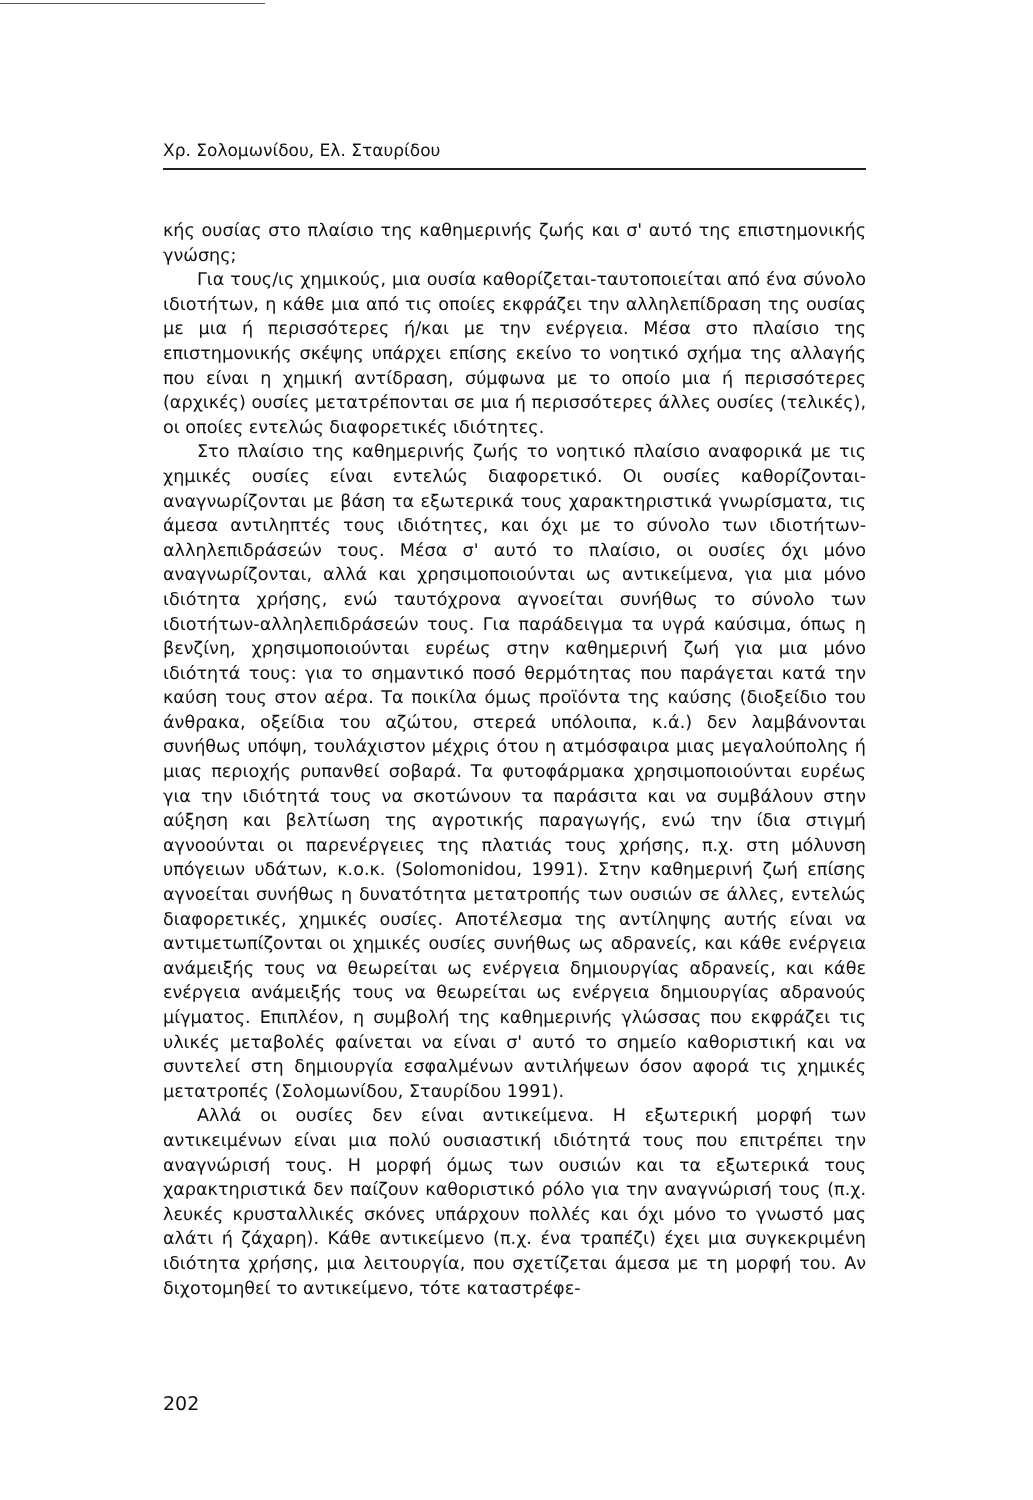Χρ. Σολομωνίδου, Ελ. Σταυρίδου
κής ουσίας στο πλαίσιο της καθημερινής ζωής και σ' αυτό της επιστημονικής γνώσης;
Για τους/ις χημικούς, μια ουσία καθορίζεται-ταυτοποιείται από ένα σύνολο ιδιοτήτων, η κάθε μια από τις οποίες εκφράζει την αλληλεπίδραση της ουσίας με μια ή περισσότερες ή/και με την ενέργεια. Μέσα στο πλαίσιο της επιστημονικής σκέψης υπάρχει επίσης εκείνο το νοητικό σχήμα της αλλαγής που είναι η χημική αντίδραση, σύμφωνα με το οποίο μια ή περισσότερες (αρχικές) ουσίες μετατρέπονται σε μια ή περισσότερες άλλες ουσίες (τελικές), οι οποίες εντελώς διαφορετικές ιδιότητες.
Στο πλαίσιο της καθημερινής ζωής το νοητικό πλαίσιο αναφορικά με τις χημικές ουσίες είναι εντελώς διαφορετικό. Οι ουσίες καθορίζονται-αναγνωρίζονται με βάση τα εξωτερικά τους χαρακτηριστικά γνωρίσματα, τις άμεσα αντιληπτές τους ιδιότητες, και όχι με το σύνολο των ιδιοτήτων-αλληλεπιδράσεών τους. Μέσα σ' αυτό το πλαίσιο, οι ουσίες όχι μόνο αναγνωρίζονται, αλλά και χρησιμοποιούνται ως αντικείμενα, για μια μόνο ιδιότητα χρήσης, ενώ ταυτόχρονα αγνοείται συνήθως το σύνολο των ιδιοτήτων-αλληλεπιδράσεών τους. Για παράδειγμα τα υγρά καύσιμα, όπως η βενζίνη, χρησιμοποιούνται ευρέως στην καθημερινή ζωή για μια μόνο ιδιότητά τους: για το σημαντικό ποσό θερμότητας που παράγεται κατά την καύση τους στον αέρα. Τα ποικίλα όμως προϊόντα της καύσης (διοξείδιο του άνθρακα, οξείδια του αζώτου, στερεά υπόλοιπα, κ.ά.) δεν λαμβάνονται συνήθως υπόψη, τουλάχιστον μέχρις ότου η ατμόσφαιρα μιας μεγαλούπολης ή μιας περιοχής ρυπανθεί σοβαρά. Τα φυτοφάρμακα χρησιμοποιούνται ευρέως για την ιδιότητά τους να σκοτώνουν τα παράσιτα και να συμβάλουν στην αύξηση και βελτίωση της αγροτικής παραγωγής, ενώ την ίδια στιγμή αγνοούνται οι παρενέργειες της πλατιάς τους χρήσης, π.χ. στη μόλυνση υπόγειων υδάτων, κ.ο.κ. (Solomonidou, 1991). Στην καθημερινή ζωή επίσης αγνοείται συνήθως η δυνατότητα μετατροπής των ουσιών σε άλλες, εντελώς διαφορετικές, χημικές ουσίες. Αποτέλεσμα της αντίληψης αυτής είναι να αντιμετωπίζονται οι χημικές ουσίες συνήθως ως αδρανείς, και κάθε ενέργεια ανάμειξής τους να θεωρείται ως ενέργεια δημιουργίας αδρανείς, και κάθε ενέργεια ανάμειξής τους να θεωρείται ως ενέργεια δημιουργίας αδρανούς μίγματος. Επιπλέον, η συμβολή της καθημερινής γλώσσας που εκφράζει τις υλικές μεταβολές φαίνεται να είναι σ' αυτό το σημείο καθοριστική και να συντελεί στη δημιουργία εσφαλμένων αντιλήψεων όσον αφορά τις χημικές μετατροπές (Σολομωνίδου, Σταυρίδου 1991).
Αλλά οι ουσίες δεν είναι αντικείμενα. Η εξωτερική μορφή των αντικειμένων είναι μια πολύ ουσιαστική ιδιότητά τους που επιτρέπει την αναγνώρισή τους. Η μορφή όμως των ουσιών και τα εξωτερικά τους χαρακτηριστικά δεν παίζουν καθοριστικό ρόλο για την αναγνώρισή τους (π.χ. λευκές κρυσταλλικές σκόνες υπάρχουν πολλές και όχι μόνο το γνωστό μας αλάτι ή ζάχαρη). Κάθε αντικείμενο (π.χ. ένα τραπέζι) έχει μια συγκεκριμένη ιδιότητα χρήσης, μια λειτουργία, που σχετίζεται άμεσα με τη μορφή του. Αν διχοτομηθεί το αντικείμενο, τότε καταστρέφε-
202